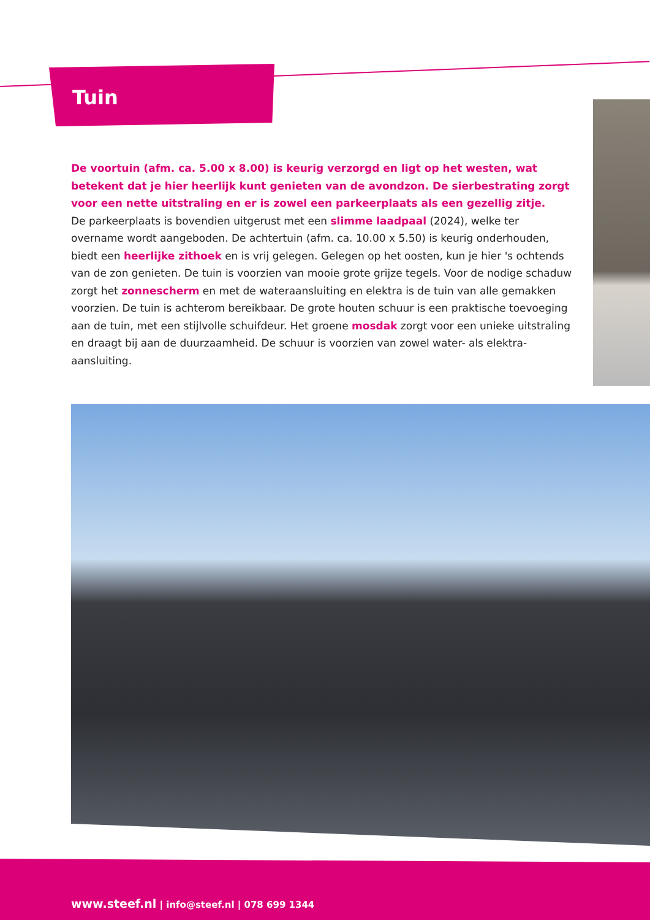Tuin
De voortuin (afm. ca. 5.00 x 8.00) is keurig verzorgd en ligt op het westen, wat betekent dat je hier heerlijk kunt genieten van de avondzon. De sierbestrating zorgt voor een nette uitstraling en er is zowel een parkeerplaats als een gezellig zitje.
De parkeerplaats is bovendien uitgerust met een slimme laadpaal (2024), welke ter overname wordt aangeboden. De achtertuin (afm. ca. 10.00 x 5.50) is keurig onderhouden, biedt een heerlijke zithoek en is vrij gelegen. Gelegen op het oosten, kun je hier 's ochtends van de zon genieten. De tuin is voorzien van mooie grote grijze tegels. Voor de nodige schaduw zorgt het zonnescherm en met de wateraansluiting en elektra is de tuin van alle gemakken voorzien. De tuin is achterom bereikbaar. De grote houten schuur is een praktische toevoeging aan de tuin, met een stijlvolle schuifdeur. Het groene mosdak zorgt voor een unieke uitstraling en draagt bij aan de duurzaamheid. De schuur is voorzien van zowel water- als elektra-aansluiting.
www.steef.nl | info@steef.nl | 078 699 1344